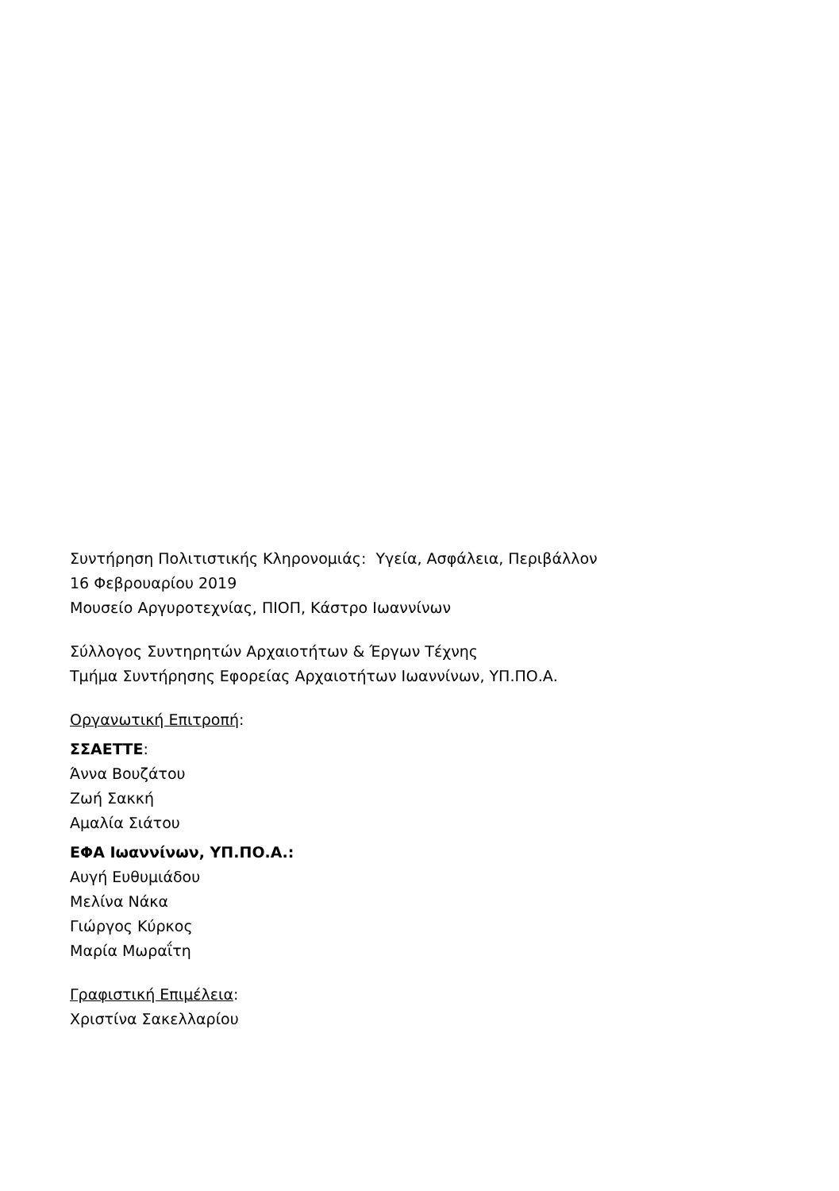Συντήρηση Πολιτιστικής Κληρονομιάς: Υγεία, Ασφάλεια, Περιβάλλον
16 Φεβρουαρίου 2019
Μουσείο Αργυροτεχνίας, ΠΙΟΠ, Κάστρο Ιωαννίνων
Σύλλογος Συντηρητών Αρχαιοτήτων & Έργων Τέχνης
Τμήμα Συντήρησης Εφορείας Αρχαιοτήτων Ιωαννίνων, ΥΠ.ΠΟ.Α.
Οργανωτική Επιτροπή:
ΣΣΑΕΤΤΕ:
Άννα Βουζάτου
Ζωή Σακκή
Αμαλία Σιάτου
ΕΦΑ Ιωαννίνων, ΥΠ.ΠΟ.Α.:
Αυγή Ευθυμιάδου
Μελίνα Νάκα
Γιώργος Κύρκος
Μαρία Μωραΐτη
Γραφιστική Επιμέλεια:
Χριστίνα Σακελλαρίου